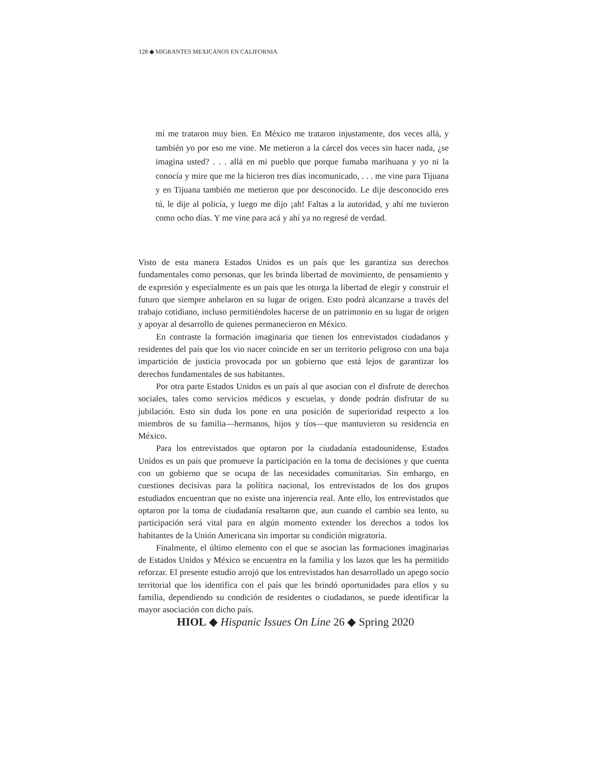128 ◆ MIGRANTES MEXICANOS EN CALIFORNIA
mí me trataron muy bien. En México me trataron injustamente, dos veces allá, y también yo por eso me vine. Me metieron a la cárcel dos veces sin hacer nada, ¿se imagina usted? . . . allá en mi pueblo que porque fumaba marihuana y yo ni la conocía y mire que me la hicieron tres días incomunicado, . . . me vine para Tijuana y en Tijuana también me metieron que por desconocido. Le dije desconocido eres tú, le dije al policía, y luego me dijo ¡ah! Faltas a la autoridad, y ahí me tuvieron como ocho días. Y me vine para acá y ahí ya no regresé de verdad.
Visto de esta manera Estados Unidos es un país que les garantiza sus derechos fundamentales como personas, que les brinda libertad de movimiento, de pensamiento y de expresión y especialmente es un país que les otorga la libertad de elegir y construir el futuro que siempre anhelaron en su lugar de origen. Esto podrá alcanzarse a través del trabajo cotidiano, incluso permitiéndoles hacerse de un patrimonio en su lugar de origen y apoyar al desarrollo de quienes permanecieron en México.
En contraste la formación imaginaria que tienen los entrevistados ciudadanos y residentes del país que los vio nacer coincide en ser un territorio peligroso con una baja impartición de justicia provocada por un gobierno que está lejos de garantizar los derechos fundamentales de sus habitantes.
Por otra parte Estados Unidos es un país al que asocian con el disfrute de derechos sociales, tales como servicios médicos y escuelas, y donde podrán disfrutar de su jubilación. Esto sin duda los pone en una posición de superioridad respecto a los miembros de su familia—hermanos, hijos y tíos—que mantuvieron su residencia en México.
Para los entrevistados que optaron por la ciudadanía estadounidense, Estados Unidos es un país que promueve la participación en la toma de decisiones y que cuenta con un gobierno que se ocupa de las necesidades comunitarias. Sin embargo, en cuestiones decisivas para la política nacional, los entrevistados de los dos grupos estudiados encuentran que no existe una injerencia real. Ante ello, los entrevistados que optaron por la toma de ciudadanía resaltaron que, aun cuando el cambio sea lento, su participación será vital para en algún momento extender los derechos a todos los habitantes de la Unión Americana sin importar su condición migratoria.
Finalmente, el último elemento con el que se asocian las formaciones imaginarias de Estados Unidos y México se encuentra en la familia y los lazos que les ha permitido reforzar. El presente estudio arrojó que los entrevistados han desarrollado un apego socio territorial que los identifica con el país que les brindó oportunidades para ellos y su familia, dependiendo su condición de residentes o ciudadanos, se puede identificar la mayor asociación con dicho país.
HIOL ◆ Hispanic Issues On Line 26 ◆ Spring 2020